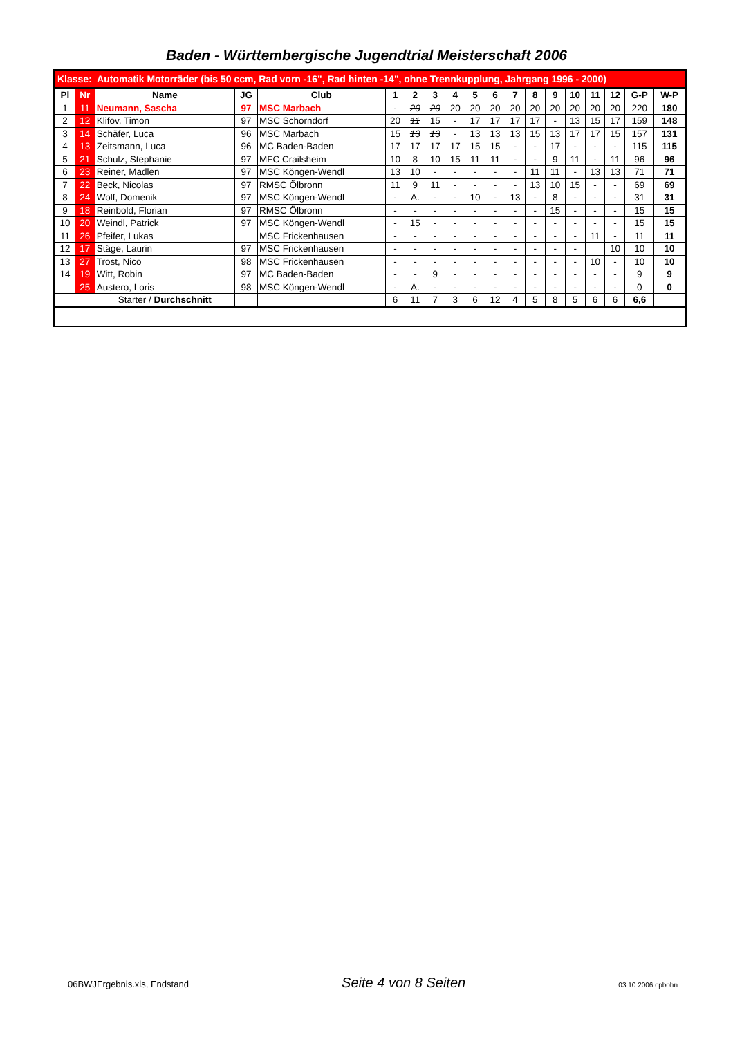Baden - Württembergische Jugendtrial Meisterschaft 2006
Klasse: Automatik Motorräder (bis 50 ccm, Rad vorn -16", Rad hinten -14", ohne Trennkupplung, Jahrgang 1996 - 2000)
| Pl | Nr | Name | JG | Club | 1 | 2 | 3 | 4 | 5 | 6 | 7 | 8 | 9 | 10 | 11 | 12 | G-P | W-P |
| --- | --- | --- | --- | --- | --- | --- | --- | --- | --- | --- | --- | --- | --- | --- | --- | --- | --- | --- |
| 1 | 11 | Neumann, Sascha | 97 | MSC Marbach | - | 20 | 20 | 20 | 20 | 20 | 20 | 20 | 20 | 20 | 20 | 20 | 220 | 180 |
| 2 | 12 | Klifov, Timon | 97 | MSC Schorndorf | 20 | 11 | 15 | - | 17 | 17 | 17 | 17 | - | 13 | 15 | 17 | 159 | 148 |
| 3 | 14 | Schäfer, Luca | 96 | MSC Marbach | 15 | 13 | 13 | - | 13 | 13 | 13 | 15 | 13 | 17 | 17 | 15 | 157 | 131 |
| 4 | 13 | Zeitsmann, Luca | 96 | MC Baden-Baden | 17 | 17 | 17 | 17 | 15 | 15 | - | - | 17 | - | - | - | 115 | 115 |
| 5 | 21 | Schulz, Stephanie | 97 | MFC Crailsheim | 10 | 8 | 10 | 15 | 11 | 11 | - | - | 9 | 11 | - | 11 | 96 | 96 |
| 6 | 23 | Reiner, Madlen | 97 | MSC Köngen-Wendl | 13 | 10 | - | - | - | - | - | 11 | 11 | - | 13 | 13 | 71 | 71 |
| 7 | 22 | Beck, Nicolas | 97 | RMSC Ölbronn | 11 | 9 | 11 | - | - | - | - | 13 | 10 | 15 | - | - | 69 | 69 |
| 8 | 24 | Wolf, Domenik | 97 | MSC Köngen-Wendl | - | A. | - | - | 10 | - | 13 | - | 8 | - | - | - | 31 | 31 |
| 9 | 18 | Reinbold, Florian | 97 | RMSC Ölbronn | - | - | - | - | - | - | - | - | 15 | - | - | - | 15 | 15 |
| 10 | 20 | Weindl, Patrick | 97 | MSC Köngen-Wendl | - | 15 | - | - | - | - | - | - | - | - | - | - | 15 | 15 |
| 11 | 26 | Pfeifer, Lukas | | MSC Frickenhausen | - | - | - | - | - | - | - | - | - | - | 11 | - | 11 | 11 |
| 12 | 17 | Stäge, Laurin | 97 | MSC Frickenhausen | - | - | - | - | - | - | - | - | - | - | | 10 | 10 | 10 |
| 13 | 27 | Trost, Nico | 98 | MSC Frickenhausen | - | - | - | - | - | - | - | - | - | - | 10 | - | 10 | 10 |
| 14 | 19 | Witt, Robin | 97 | MC Baden-Baden | - | - | 9 | - | - | - | - | - | - | - | - | - | 9 | 9 |
| | 25 | Austero, Loris | 98 | MSC Köngen-Wendl | - | A. | - | - | - | - | - | - | - | - | - | - | 0 | 0 |
| | | Starter / Durchschnitt | | | 6 | 11 | 7 | 3 | 6 | 12 | 4 | 5 | 8 | 5 | 6 | 6 | 6,6 | |
06BWJErgebnis.xls, Endstand Seite 4 von 8 Seiten 03.10.2006 cpbohn